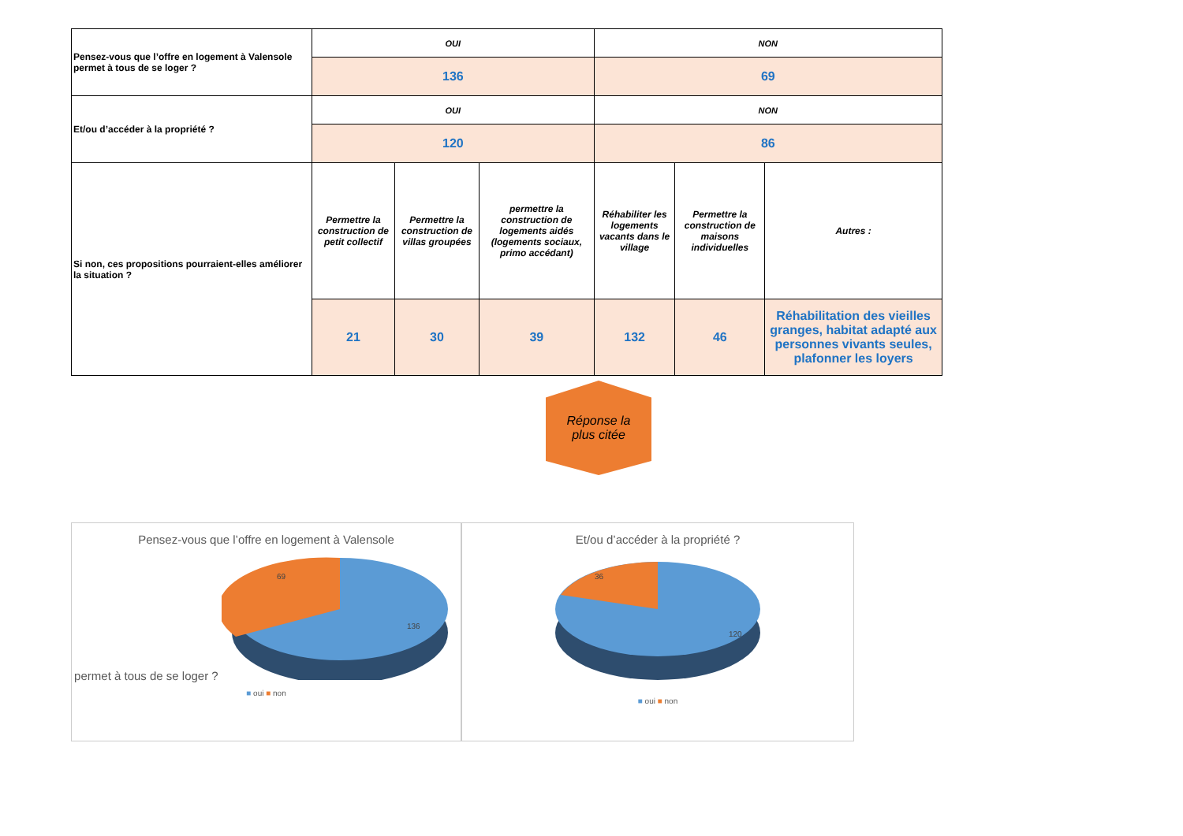| Pensez-vous que l’offre en logement à Valensole permet à tous de se loger ? | OUI | | | NON | | |
| | 136 | | | 69 | | |
| Et/ou d’accéder à la propriété ? | OUI | | | NON | | |
| | 120 | | | 86 | | |
| Si non, ces propositions pourraient-elles améliorer la situation ? | Permettre la construction de petit collectif | Permettre la construction de villas groupées | permettre la construction de logements aidés (logements sociaux, primo accédant) | Réhabiliter les logements vacants dans le village | Permettre la construction de maisons individuelles | Autres : |
| | 21 | 30 | 39 | 132 | 46 | Réhabilitation des vieilles granges, habitat adapté aux personnes vivants seules, plafonner les loyers |
Réponse la
plus citée
Pensez-vous que l’offre en logement à Valensole
permet à tous de se loger ?
69
136
■ oui ■ non
Et/ou d’accéder à la propriété ?
36
120
■ oui ■ non